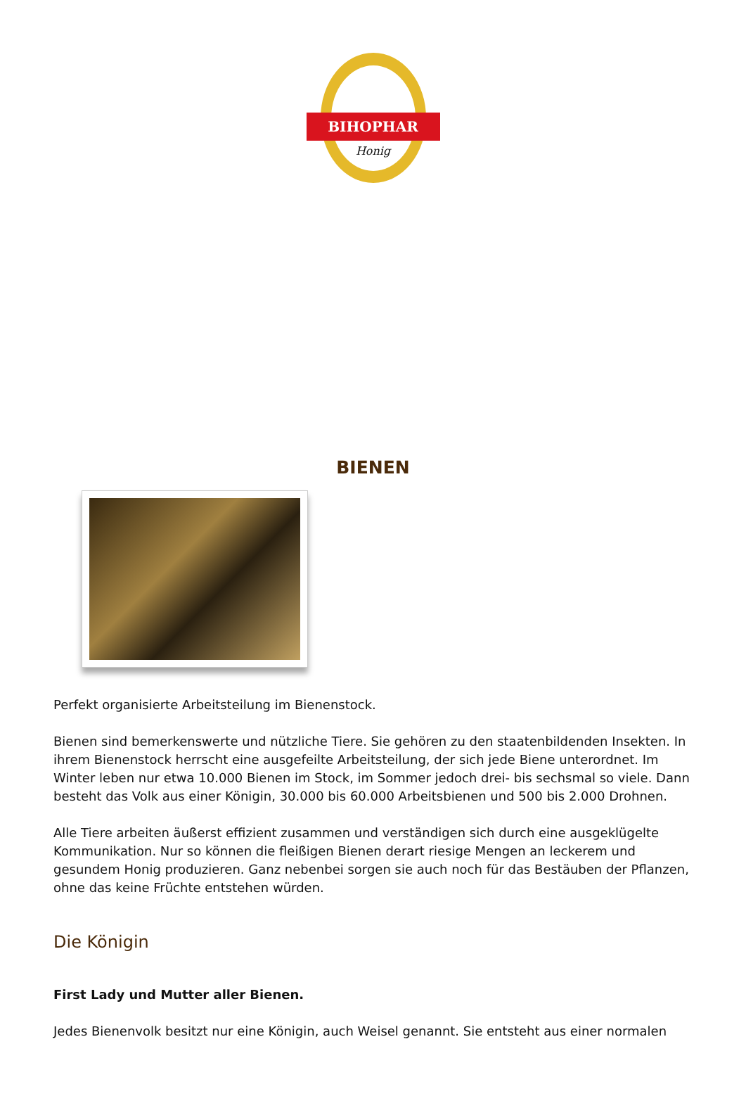BIHOPHAR
Honig
BIENEN
Perfekt organisierte Arbeitsteilung im Bienenstock.
Bienen sind bemerkenswerte und nützliche Tiere. Sie gehören zu den staatenbildenden Insekten. In ihrem Bienenstock herrscht eine ausgefeilte Arbeitsteilung, der sich jede Biene unterordnet. Im Winter leben nur etwa 10.000 Bienen im Stock, im Sommer jedoch drei- bis sechsmal so viele. Dann besteht das Volk aus einer Königin, 30.000 bis 60.000 Arbeitsbienen und 500 bis 2.000 Drohnen.
Alle Tiere arbeiten äußerst effizient zusammen und verständigen sich durch eine ausgeklügelte Kommunikation. Nur so können die fleißigen Bienen derart riesige Mengen an leckerem und gesundem Honig produzieren. Ganz nebenbei sorgen sie auch noch für das Bestäuben der Pflanzen, ohne das keine Früchte entstehen würden.
Die Königin
First Lady und Mutter aller Bienen.
Jedes Bienenvolk besitzt nur eine Königin, auch Weisel genannt. Sie entsteht aus einer normalen